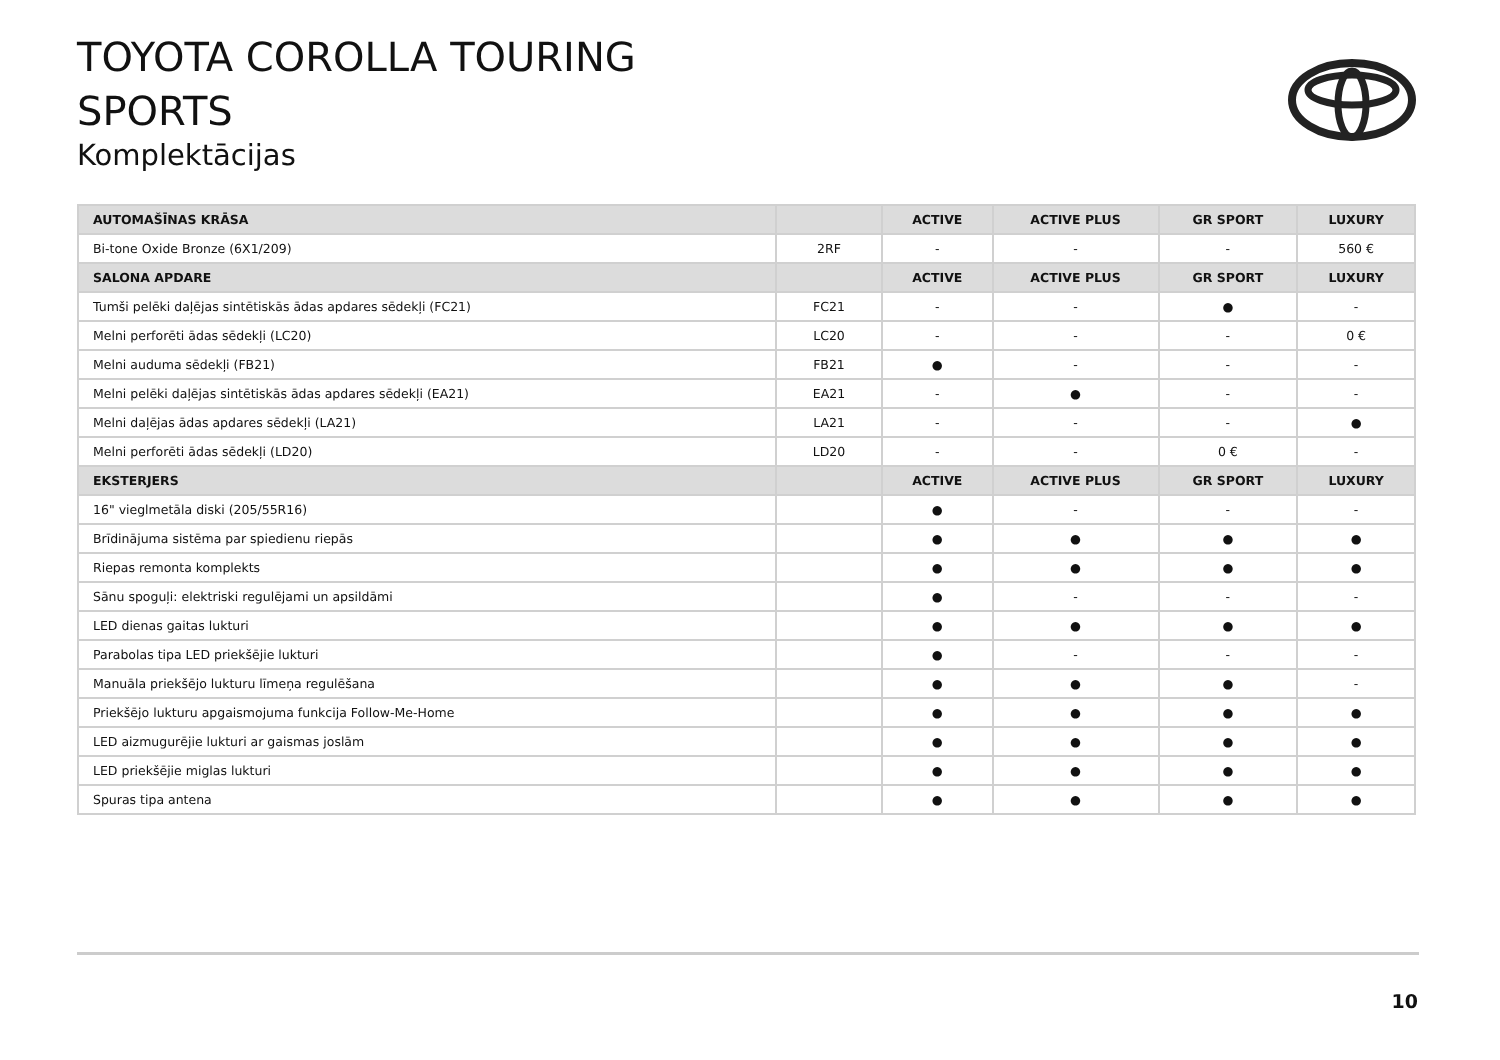TOYOTA COROLLA TOURING
SPORTS
Komplektācijas
| AUTOMAŠĪNAS KRĀSA | | ACTIVE | ACTIVE PLUS | GR SPORT | LUXURY |
| --- | --- | --- | --- | --- | --- |
| Bi-tone Oxide Bronze (6X1/209) | 2RF | - | - | - | 560 € |
| SALONA APDARE | | ACTIVE | ACTIVE PLUS | GR SPORT | LUXURY |
| Tumši pelēki daļējas sintētiskās ādas apdares sēdekļi (FC21) | FC21 | - | - | ● | - |
| Melni perforēti ādas sēdekļi (LC20) | LC20 | - | - | - | 0 € |
| Melni auduma sēdekļi (FB21) | FB21 | ● | - | - | - |
| Melni pelēki daļējas sintētiskās ādas apdares sēdekļi (EA21) | EA21 | - | ● | - | - |
| Melni daļējas ādas apdares sēdekļi (LA21) | LA21 | - | - | - | ● |
| Melni perforēti ādas sēdekļi (LD20) | LD20 | - | - | 0 € | - |
| EKSTERJERS | | ACTIVE | ACTIVE PLUS | GR SPORT | LUXURY |
| 16" vieglmetāla diski (205/55R16) | | ● | - | - | - |
| Brīdinājuma sistēma par spiedienu riepās | | ● | ● | ● | ● |
| Riepas remonta komplekts | | ● | ● | ● | ● |
| Sānu spoguļi: elektriski regulējami un apsildāmi | | ● | - | - | - |
| LED dienas gaitas lukturi | | ● | ● | ● | ● |
| Parabolas tipa LED priekšējie lukturi | | ● | - | - | - |
| Manuāla priekšējo lukturu līmeņa regulēšana | | ● | ● | ● | - |
| Priekšējo lukturu apgaismojuma funkcija Follow-Me-Home | | ● | ● | ● | ● |
| LED aizmugurējie lukturi ar gaismas joslām | | ● | ● | ● | ● |
| LED priekšējie miglas lukturi | | ● | ● | ● | ● |
| Spuras tipa antena | | ● | ● | ● | ● |
10